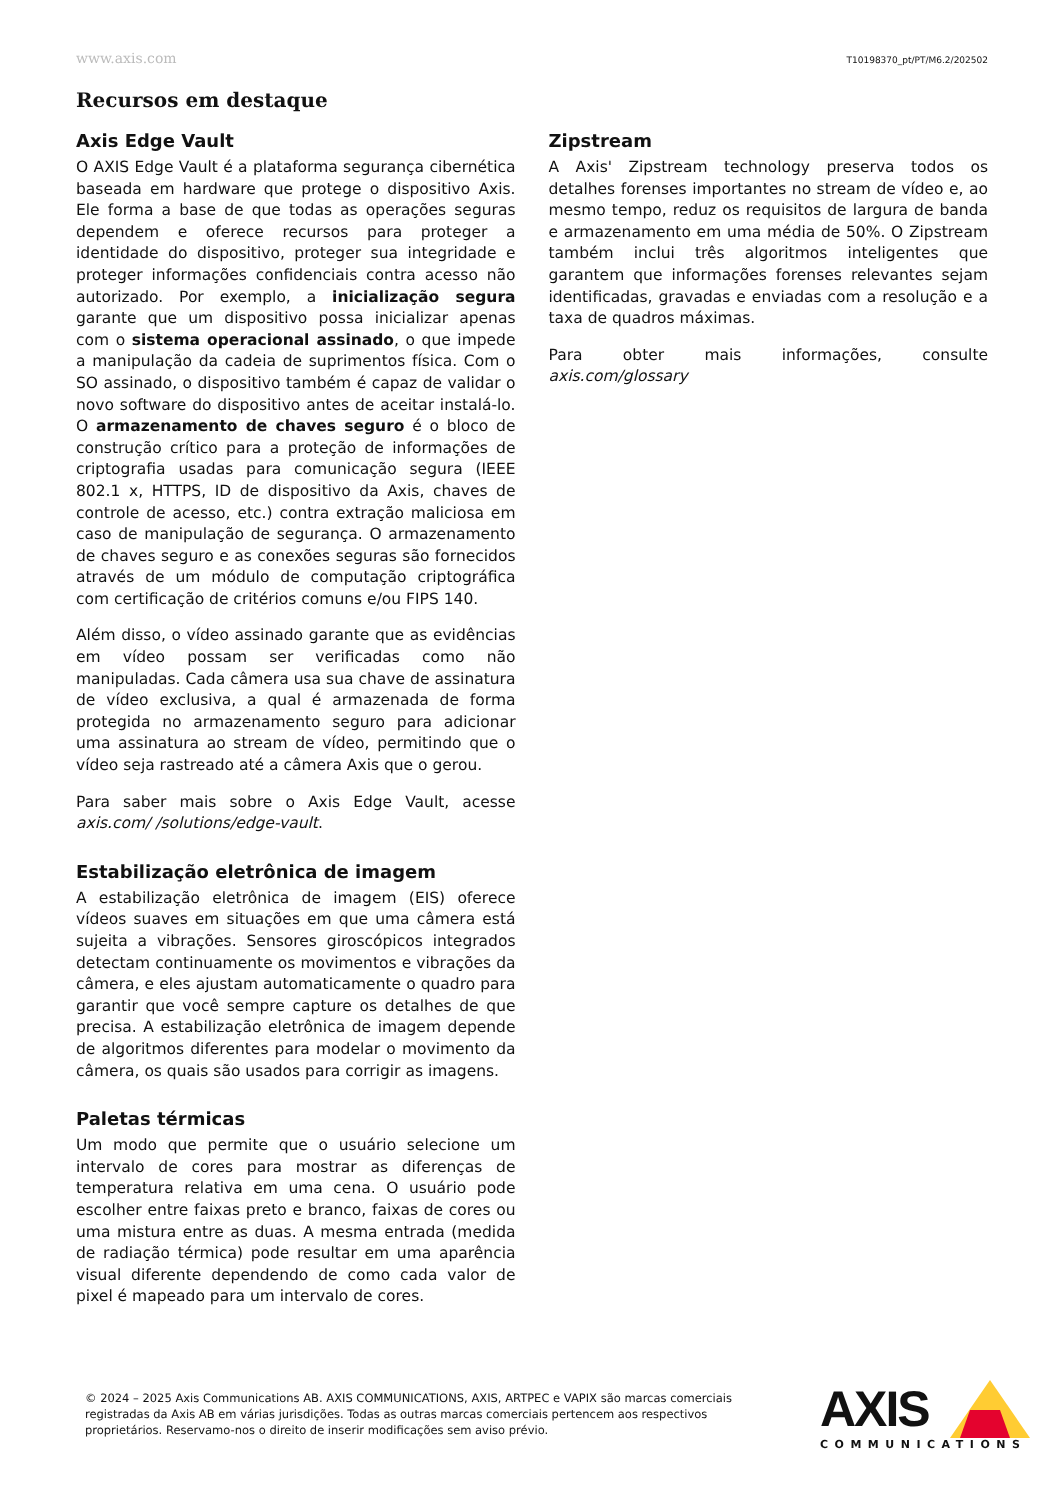www.axis.com T10198370_pt/PT/M6.2/202502
Recursos em destaque
Axis Edge Vault
O AXIS Edge Vault é a plataforma segurança cibernética baseada em hardware que protege o dispositivo Axis. Ele forma a base de que todas as operações seguras dependem e oferece recursos para proteger a identidade do dispositivo, proteger sua integridade e proteger informações confidenciais contra acesso não autorizado. Por exemplo, a inicialização segura garante que um dispositivo possa inicializar apenas com o sistema operacional assinado, o que impede a manipulação da cadeia de suprimentos física. Com o SO assinado, o dispositivo também é capaz de validar o novo software do dispositivo antes de aceitar instalá-lo. O armazenamento de chaves seguro é o bloco de construção crítico para a proteção de informações de criptografia usadas para comunicação segura (IEEE 802.1 x, HTTPS, ID de dispositivo da Axis, chaves de controle de acesso, etc.) contra extração maliciosa em caso de manipulação de segurança. O armazenamento de chaves seguro e as conexões seguras são fornecidos através de um módulo de computação criptográfica com certificação de critérios comuns e/ou FIPS 140.
Além disso, o vídeo assinado garante que as evidências em vídeo possam ser verificadas como não manipuladas. Cada câmera usa sua chave de assinatura de vídeo exclusiva, a qual é armazenada de forma protegida no armazenamento seguro para adicionar uma assinatura ao stream de vídeo, permitindo que o vídeo seja rastreado até a câmera Axis que o gerou.
Para saber mais sobre o Axis Edge Vault, acesse axis.com/ /solutions/edge-vault.
Estabilização eletrônica de imagem
A estabilização eletrônica de imagem (EIS) oferece vídeos suaves em situações em que uma câmera está sujeita a vibrações. Sensores giroscópicos integrados detectam continuamente os movimentos e vibrações da câmera, e eles ajustam automaticamente o quadro para garantir que você sempre capture os detalhes de que precisa. A estabilização eletrônica de imagem depende de algoritmos diferentes para modelar o movimento da câmera, os quais são usados para corrigir as imagens.
Paletas térmicas
Um modo que permite que o usuário selecione um intervalo de cores para mostrar as diferenças de temperatura relativa em uma cena. O usuário pode escolher entre faixas preto e branco, faixas de cores ou uma mistura entre as duas. A mesma entrada (medida de radiação térmica) pode resultar em uma aparência visual diferente dependendo de como cada valor de pixel é mapeado para um intervalo de cores.
Zipstream
A Axis' Zipstream technology preserva todos os detalhes forenses importantes no stream de vídeo e, ao mesmo tempo, reduz os requisitos de largura de banda e armazenamento em uma média de 50%. O Zipstream também inclui três algoritmos inteligentes que garantem que informações forenses relevantes sejam identificadas, gravadas e enviadas com a resolução e a taxa de quadros máximas.
Para obter mais informações, consulte axis.com/glossary
© 2024 – 2025 Axis Communications AB. AXIS COMMUNICATIONS, AXIS, ARTPEC e VAPIX são marcas comerciais registradas da Axis AB em várias jurisdições. Todas as outras marcas comerciais pertencem aos respectivos proprietários. Reservamo-nos o direito de inserir modificações sem aviso prévio.
AXIS
COMMUNICATIONS